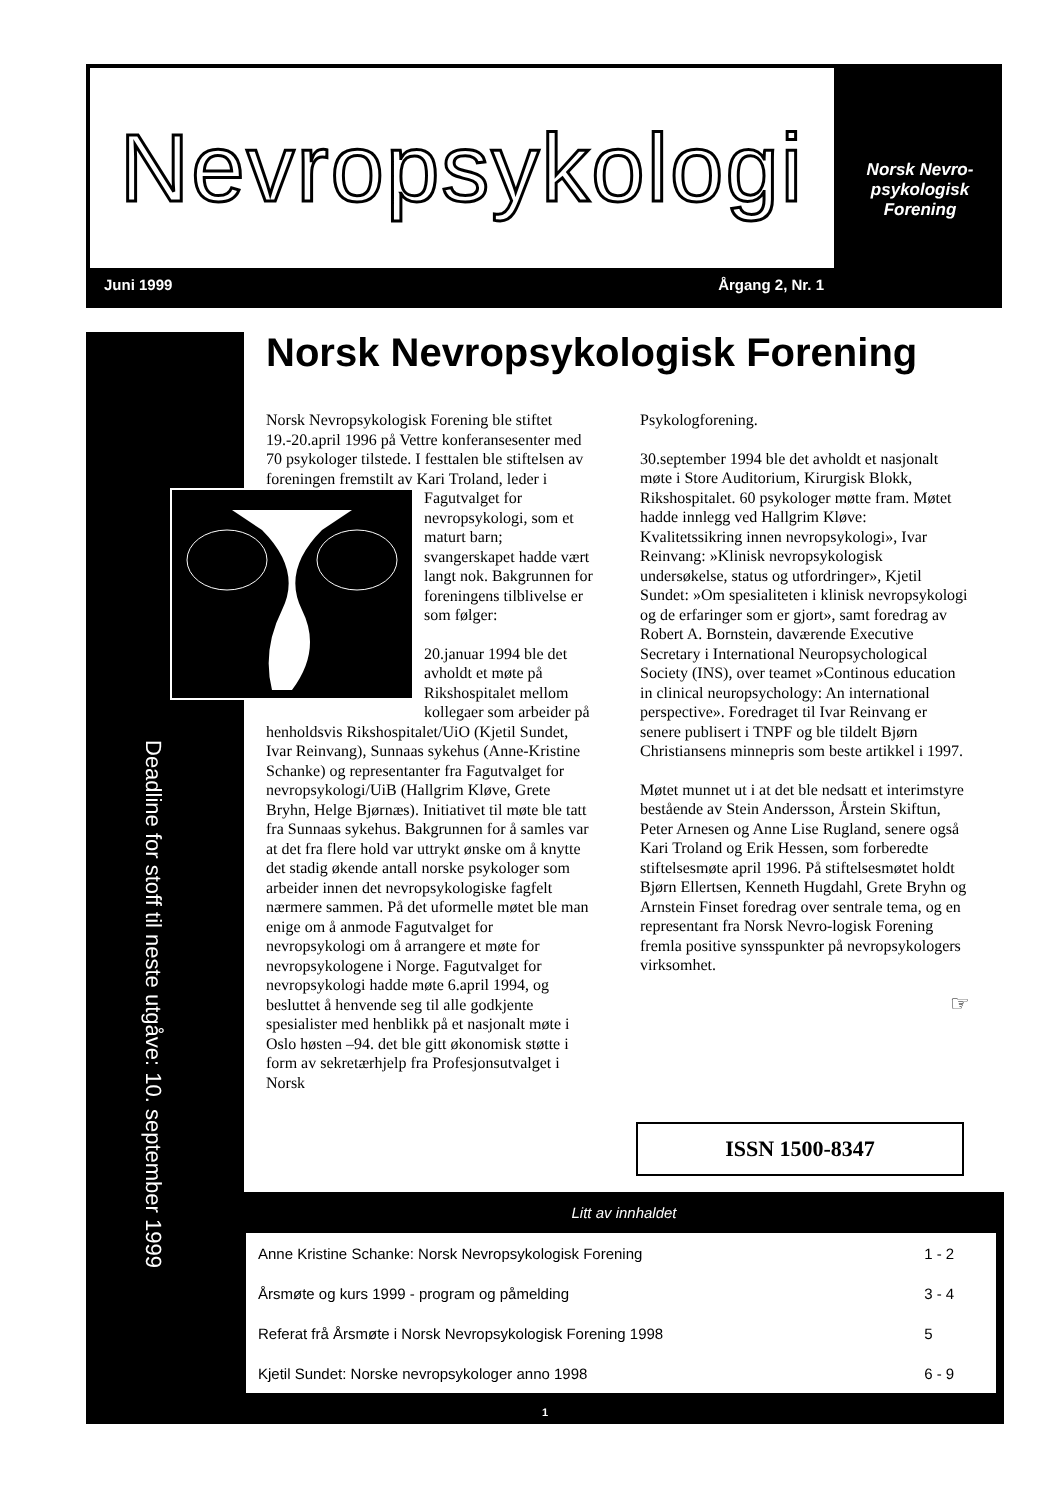Nevropsykologi
Norsk Nevro-
psykologisk
Forening
Juni 1999 Årgang 2, Nr. 1
Deadline for stoff til neste utgåve: 10. september 1999
Norsk Nevropsykologisk Forening
Norsk Nevropsykologisk Forening ble stiftet 19.-20.april 1996 på Vettre konferansesenter med 70 psykologer tilstede. I festtalen ble stiftelsen av foreningen fremstilt av Kari Troland, leder i Fagutvalget for nevropsykologi, som et maturt barn; svangerskapet hadde vært langt nok. Bakgrunnen for foreningens tilblivelse er som følger:
20.januar 1994 ble det avholdt et møte på Rikshospitalet mellom kollegaer som arbeider på henholdsvis Rikshospitalet/UiO (Kjetil Sundet, Ivar Reinvang), Sunnaas sykehus (Anne-Kristine Schanke) og representanter fra Fagutvalget for nevropsykologi/UiB (Hallgrim Kløve, Grete Bryhn, Helge Bjørnæs). Initiativet til møte ble tatt fra Sunnaas sykehus. Bakgrunnen for å samles var at det fra flere hold var uttrykt ønske om å knytte det stadig økende antall norske psykologer som arbeider innen det nevropsykologiske fagfelt nærmere sammen. På det uformelle møtet ble man enige om å anmode Fagutvalget for nevropsykologi om å arrangere et møte for nevropsykologene i Norge. Fagutvalget for nevropsykologi hadde møte 6.april 1994, og besluttet å henvende seg til alle godkjente spesialister med henblikk på et nasjonalt møte i Oslo høsten –94. det ble gitt økonomisk støtte i form av sekretærhjelp fra Profesjonsutvalget i Norsk
Psykologforening.
30.september 1994 ble det avholdt et nasjonalt møte i Store Auditorium, Kirurgisk Blokk, Rikshospitalet. 60 psykologer møtte fram. Møtet hadde innlegg ved Hallgrim Kløve: Kvalitetssikring innen nevropsykologi», Ivar Reinvang: »Klinisk nevropsykologisk undersøkelse, status og utfordringer», Kjetil Sundet: »Om spesialiteten i klinisk nevropsykologi og de erfaringer som er gjort», samt foredrag av Robert A. Bornstein, daværende Executive Secretary i International Neuropsychological Society (INS), over teamet »Continous education in clinical neuropsychology: An international perspective». Foredraget til Ivar Reinvang er senere publisert i TNPF og ble tildelt Bjørn Christiansens minnepris som beste artikkel i 1997.
Møtet munnet ut i at det ble nedsatt et interimstyre bestående av Stein Andersson, Årstein Skiftun, Peter Arnesen og Anne Lise Rugland, senere også Kari Troland og Erik Hessen, som forberedte stiftelsesmøte april 1996. På stiftelsesmøtet holdt Bjørn Ellertsen, Kenneth Hugdahl, Grete Bryhn og Arnstein Finset foredrag over sentrale tema, og en representant fra Norsk Nevro-logisk Forening fremla positive synsspunkter på nevropsykologers virksomhet.
☞
ISSN 1500-8347
Litt av innhaldet
| Anne Kristine Schanke: Norsk Nevropsykologisk Forening | 1 - 2 |
| Årsmøte og kurs 1999 - program og påmelding | 3 - 4 |
| Referat frå Årsmøte i Norsk Nevropsykologisk Forening 1998 | 5 |
| Kjetil Sundet: Norske nevropsykologer anno 1998 | 6 - 9 |
1